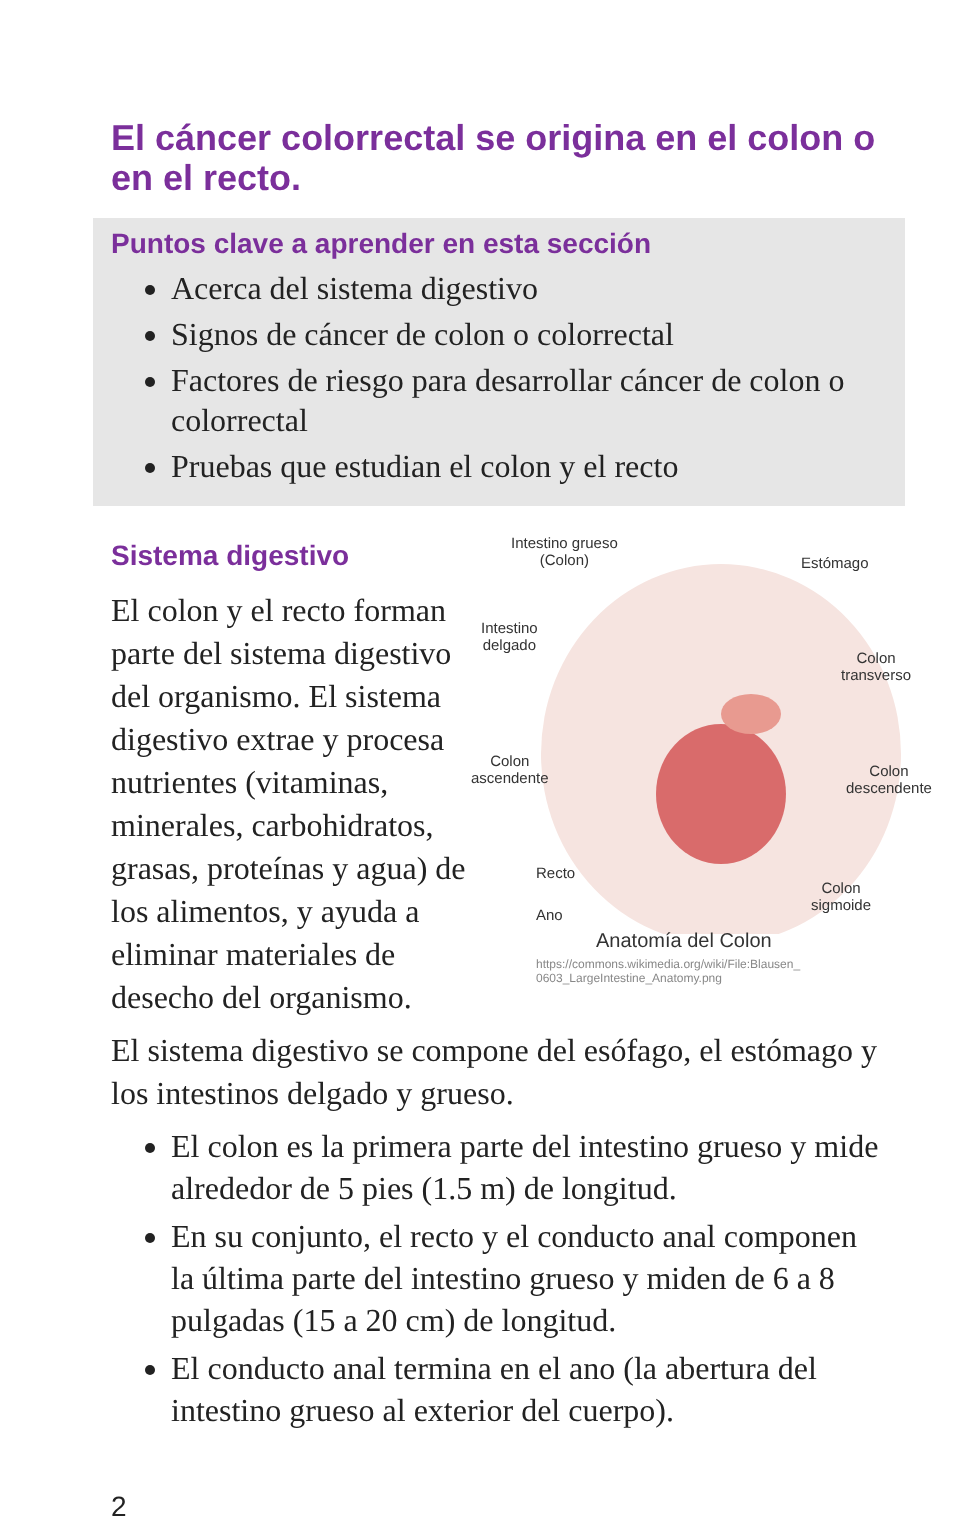El cáncer colorrectal se origina en el colon o en el recto.
Puntos clave a aprender en esta sección
Acerca del sistema digestivo
Signos de cáncer de colon o colorrectal
Factores de riesgo para desarrollar cáncer de colon o colorrectal
Pruebas que estudian el colon y el recto
Sistema digestivo
El colon y el recto forman parte del sistema digestivo del organismo. El sistema digestivo extrae y procesa nutrientes (vitaminas, minerales, carbohidratos, grasas, proteínas y agua) de los alimentos, y ayuda a eliminar materiales de desecho del organismo.
Intestino grueso
(Colon)
Estómago
Intestino
delgado
Colon
transverso
Colon
ascendente
Colon
descendente
Recto
Colon
sigmoide
Ano
Anatomía del Colon
https://commons.wikimedia.org/wiki/File:Blausen_
0603_LargeIntestine_Anatomy.png
El sistema digestivo se compone del esófago, el estómago y los intestinos delgado y grueso.
El colon es la primera parte del intestino grueso y mide alrededor de 5 pies (1.5 m) de longitud.
En su conjunto, el recto y el conducto anal componen la última parte del intestino grueso y miden de 6 a 8 pulgadas (15 a 20 cm) de longitud.
El conducto anal termina en el ano (la abertura del intestino grueso al exterior del cuerpo).
2